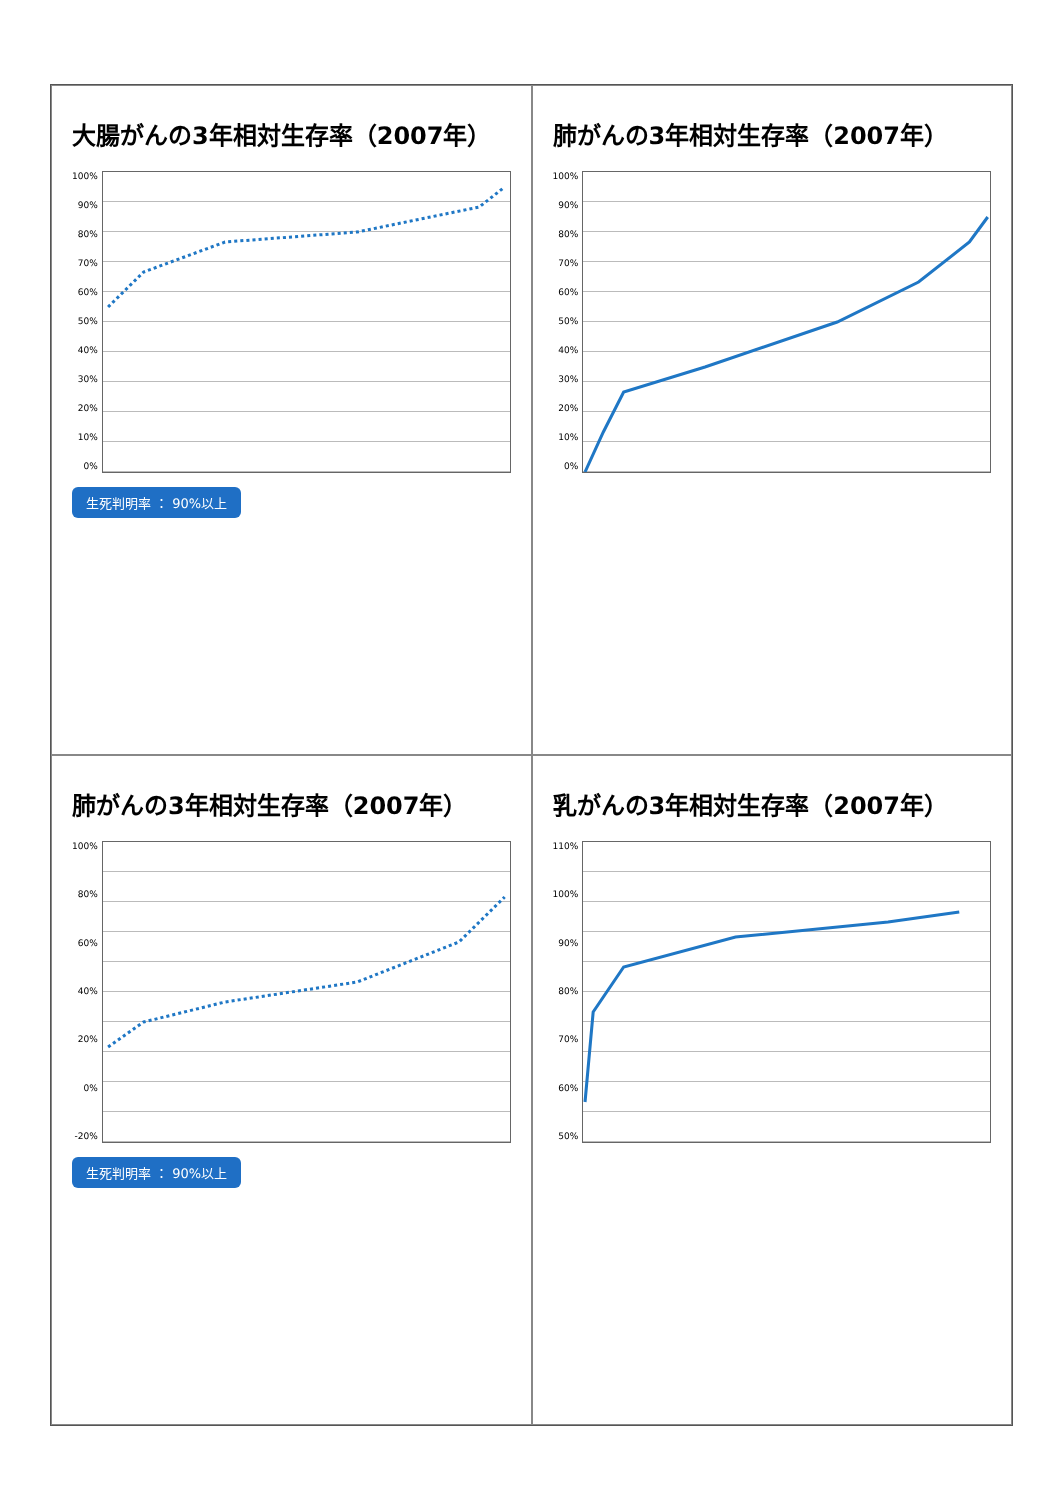大腸がんの3年相対生存率（2007年）
100%
90%
80%
70%
60%
50%
40%
30%
20%
10%
0%
生死判明率 ： 90%以上
肺がんの3年相対生存率（2007年）
100%
90%
80%
70%
60%
50%
40%
30%
20%
10%
0%
肺がんの3年相対生存率（2007年）
100%
80%
60%
40%
20%
0%
-20%
生死判明率 ： 90%以上
乳がんの3年相対生存率（2007年）
110%
100%
90%
80%
70%
60%
50%